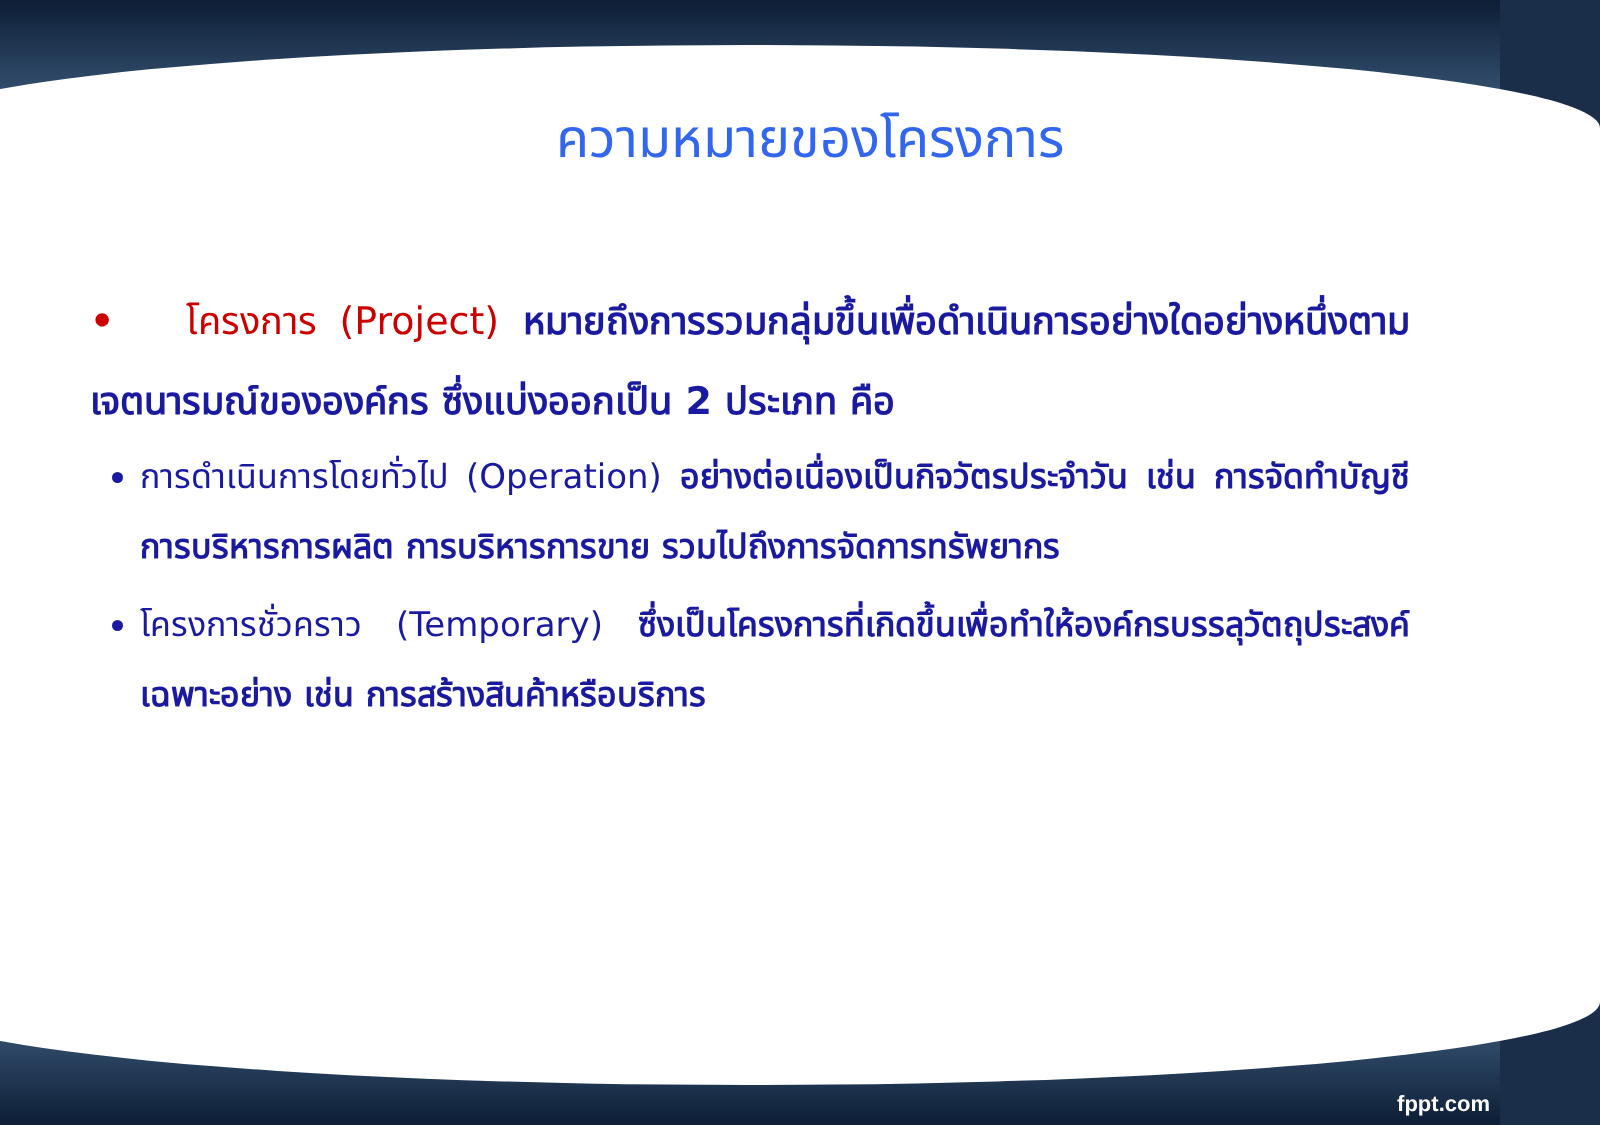ความหมายของโครงการ
• โครงการ (Project) หมายถึงการรวมกลุ่มขึ้นเพื่อดำเนินการอย่างใดอย่างหนึ่งตามเจตนารมณ์ขององค์กร ซึ่งแบ่งออกเป็น 2 ประเภท คือ
การดำเนินการโดยทั่วไป (Operation) อย่างต่อเนื่องเป็นกิจวัตรประจำวัน เช่น การจัดทำบัญชี การบริหารการผลิต การบริหารการขาย รวมไปถึงการจัดการทรัพยากร
โครงการชั่วคราว (Temporary) ซึ่งเป็นโครงการที่เกิดขึ้นเพื่อทำให้องค์กรบรรลุวัตถุประสงค์เฉพาะอย่าง เช่น การสร้างสินค้าหรือบริการ
fppt.com